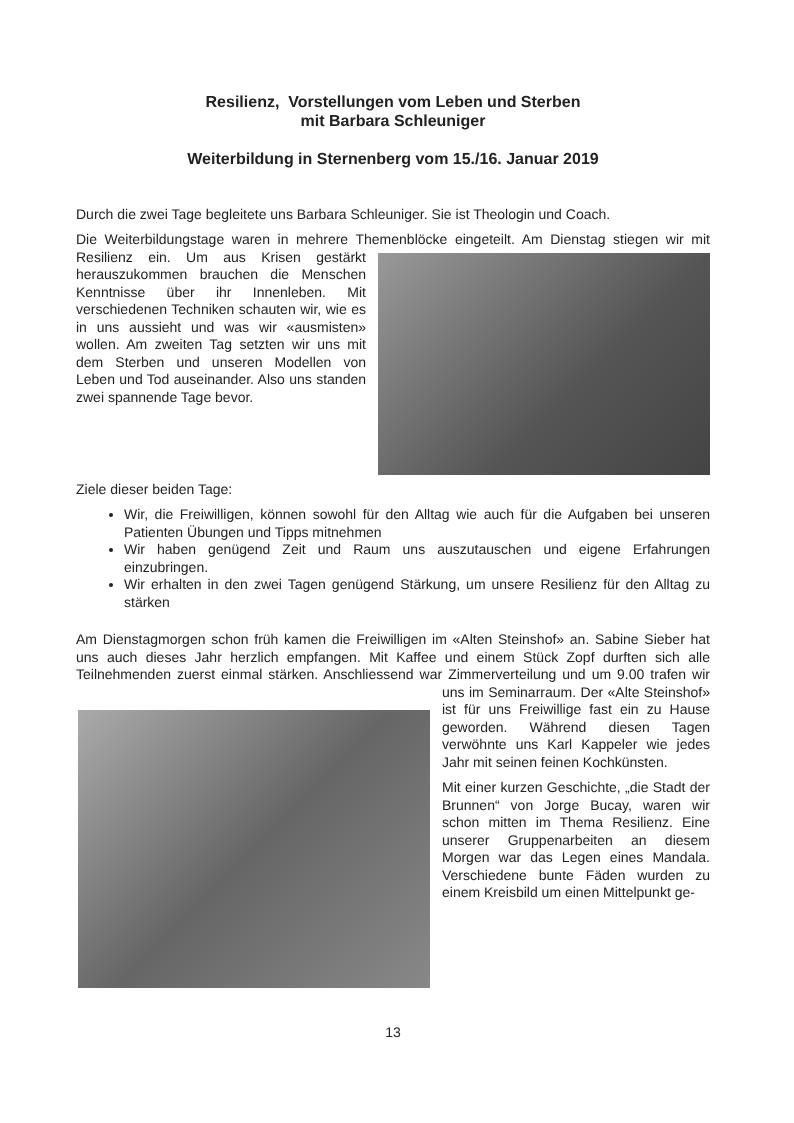Resilienz, Vorstellungen vom Leben und Sterben
mit Barbara Schleuniger
Weiterbildung in Sternenberg vom 15./16. Januar 2019
Durch die zwei Tage begleitete uns Barbara Schleuniger. Sie ist Theologin und Coach.
Die Weiterbildungstage waren in mehrere Themenblöcke eingeteilt. Am Dienstag stiegen wir mit Resilienz ein. Um aus Krisen gestärkt herauszukommen brauchen die Menschen Kenntnisse über ihr Innenleben. Mit verschiedenen Techniken schauten wir, wie es in uns aussieht und was wir «ausmisten» wollen. Am zweiten Tag setzten wir uns mit dem Sterben und unseren Modellen von Leben und Tod auseinander. Also uns standen zwei spannende Tage bevor.
Ziele dieser beiden Tage:
Wir, die Freiwilligen, können sowohl für den Alltag wie auch für die Aufgaben bei unseren Patienten Übungen und Tipps mitnehmen
Wir haben genügend Zeit und Raum uns auszutauschen und eigene Erfahrungen einzubringen.
Wir erhalten in den zwei Tagen genügend Stärkung, um unsere Resilienz für den Alltag zu stärken
Am Dienstagmorgen schon früh kamen die Freiwilligen im «Alten Steinshof» an. Sabine Sieber hat uns auch dieses Jahr herzlich empfangen. Mit Kaffee und einem Stück Zopf durften sich alle Teilnehmenden zuerst einmal stärken. Anschliessend war Zimmervertei lung und um 9.00 trafen wir uns im Seminarraum. Der «Alte Steinshof» ist für uns Freiwillige fast ein zu Hause geworden. Während diesen Tagen verwöhnte uns Karl Kappeler wie jedes Jahr mit seinen feinen Kochkünsten.
Mit einer kurzen Geschichte, „die Stadt der Brunnen“ von Jorge Bucay, waren wir schon mitten im Thema Resilienz. Eine unserer Gruppenarbeiten an diesem Morgen war das Legen eines Mandala. Verschiedene bunte Fäden wurden zu einem Kreisbild um einen Mittelpunkt ge-
13